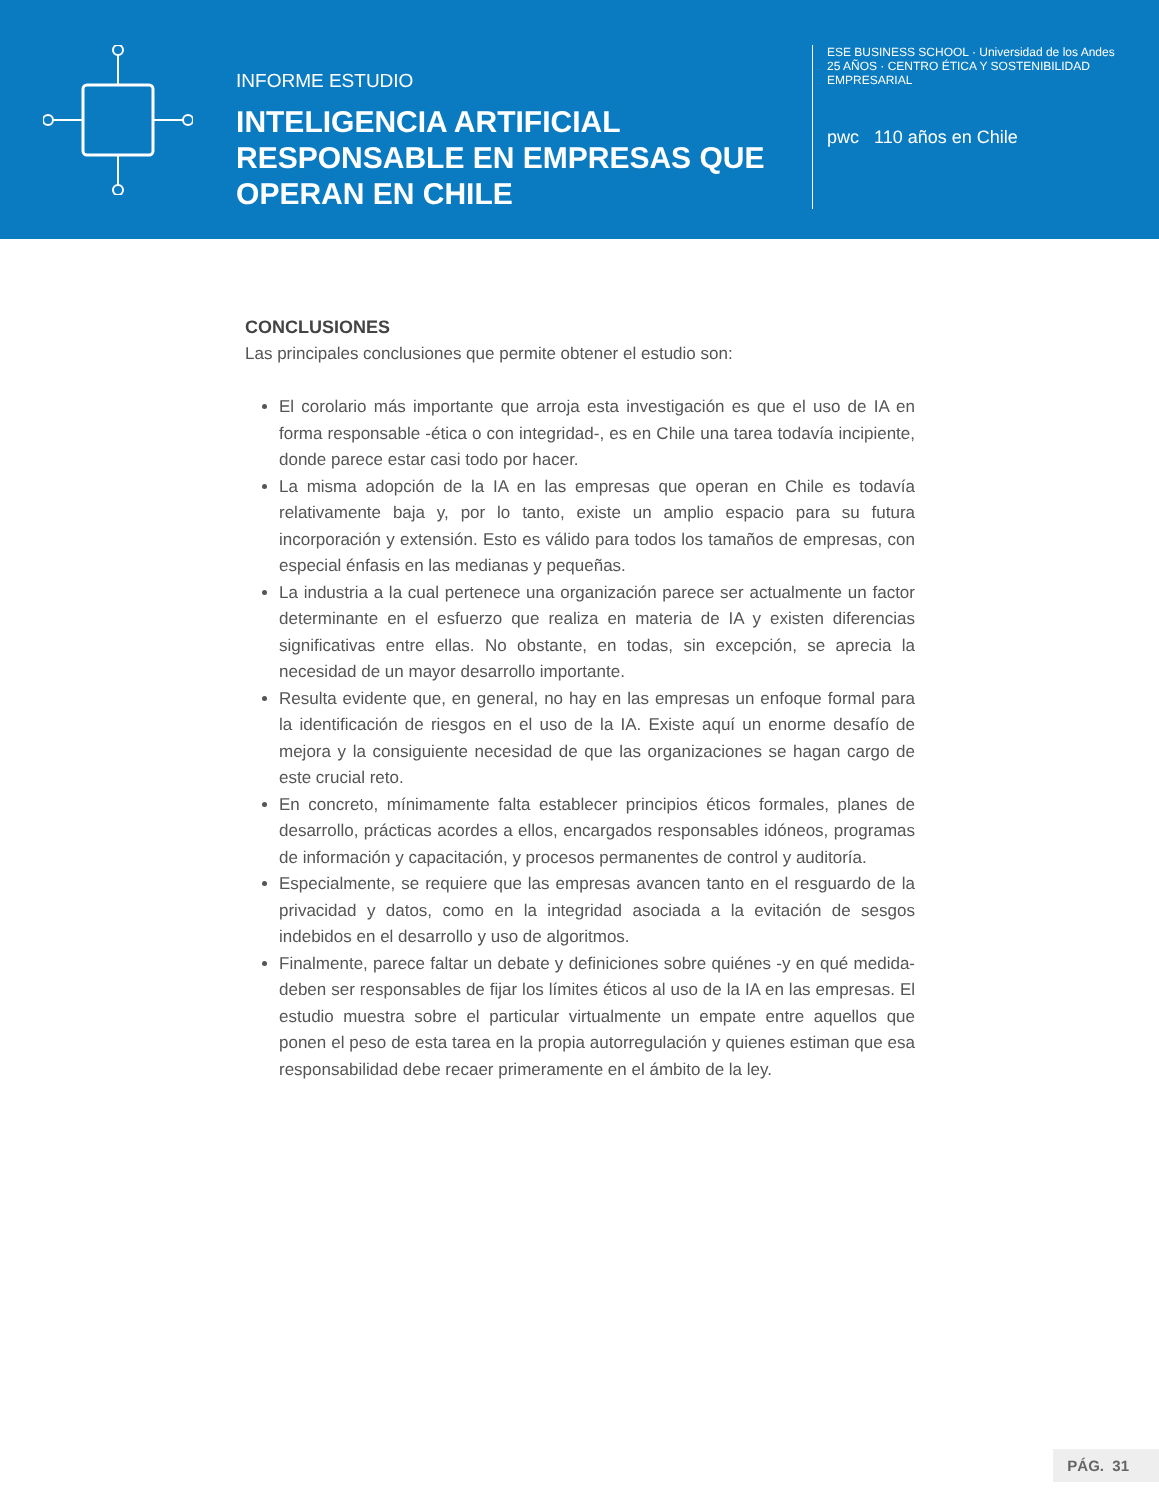INFORME ESTUDIO
INTELIGENCIA ARTIFICIAL RESPONSABLE EN EMPRESAS QUE OPERAN EN CHILE
ESE BUSINESS SCHOOL · Universidad de los Andes
25 AÑOS · CENTRO ÉTICA Y SOSTENIBILIDAD EMPRESARIAL
pwc 110 años en Chile
CONCLUSIONES
Las principales conclusiones que permite obtener el estudio son:
El corolario más importante que arroja esta investigación es que el uso de IA en forma responsable -ética o con integridad-, es en Chile una tarea todavía incipiente, donde parece estar casi todo por hacer.
La misma adopción de la IA en las empresas que operan en Chile es todavía relativamente baja y, por lo tanto, existe un amplio espacio para su futura incorporación y extensión. Esto es válido para todos los tamaños de empresas, con especial énfasis en las medianas y pequeñas.
La industria a la cual pertenece una organización parece ser actualmente un factor determinante en el esfuerzo que realiza en materia de IA y existen diferencias significativas entre ellas. No obstante, en todas, sin excepción, se aprecia la necesidad de un mayor desarrollo importante.
Resulta evidente que, en general, no hay en las empresas un enfoque formal para la identificación de riesgos en el uso de la IA. Existe aquí un enorme desafío de mejora y la consiguiente necesidad de que las organizaciones se hagan cargo de este crucial reto.
En concreto, mínimamente falta establecer principios éticos formales, planes de desarrollo, prácticas acordes a ellos, encargados responsables idóneos, programas de información y capacitación, y procesos permanentes de control y auditoría.
Especialmente, se requiere que las empresas avancen tanto en el resguardo de la privacidad y datos, como en la integridad asociada a la evitación de sesgos indebidos en el desarrollo y uso de algoritmos.
Finalmente, parece faltar un debate y definiciones sobre quiénes -y en qué medida- deben ser responsables de fijar los límites éticos al uso de la IA en las empresas. El estudio muestra sobre el particular virtualmente un empate entre aquellos que ponen el peso de esta tarea en la propia autorregulación y quienes estiman que esa responsabilidad debe recaer primeramente en el ámbito de la ley.
PÁG. 31